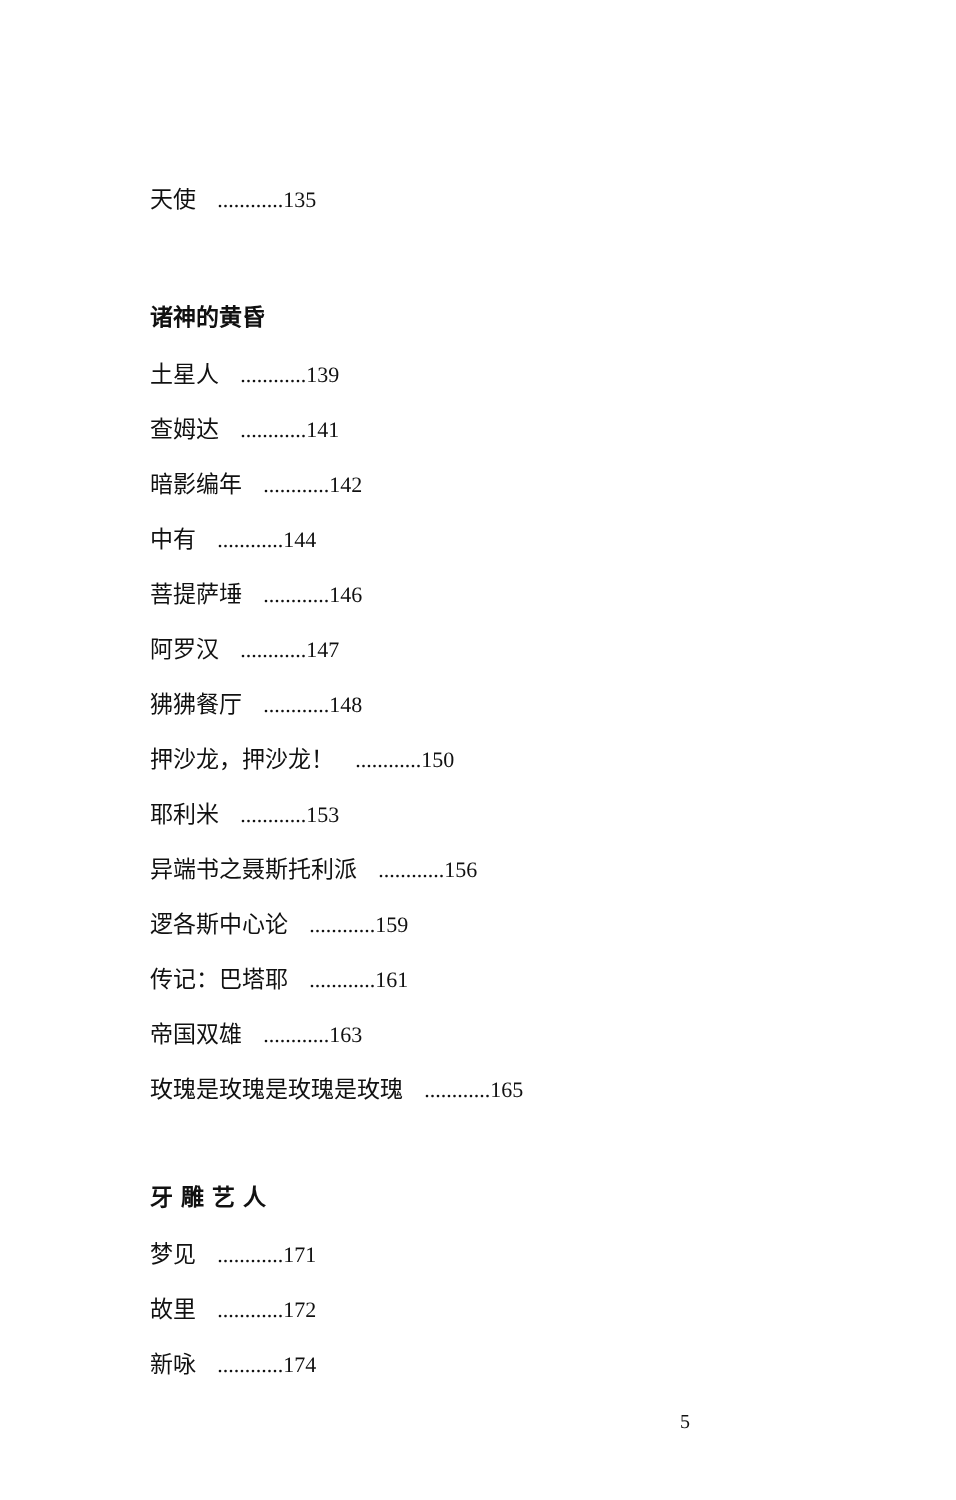天使 ............135
诸神的黄昏
土星人 ............139
查姆达 ............141
暗影编年 ............142
中有 ............144
菩提萨埵 ............146
阿罗汉 ............147
狒狒餐厅 ............148
押沙龙，押沙龙！ ............150
耶利米 ............153
异端书之聂斯托利派 ............156
逻各斯中心论 ............159
传记：巴塔耶 ............161
帝国双雄 ............163
玫瑰是玫瑰是玫瑰是玫瑰 ............165
牙 雕 艺 人
梦见 ............171
故里 ............172
新咏 ............174
5